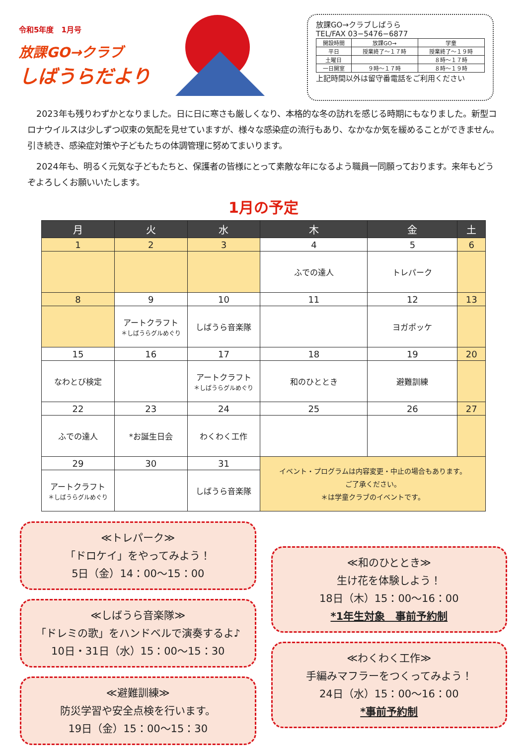令和5年度　1月号
放課GO→クラブ
しばうらだより
放課GO→クラブしばうら
TEL/FAX 03−5476−6877
| 開設時間 | 放課GO→ | 学童 |
| 平日 | 授業終了〜１７時 | 授業終了〜１９時 |
| 土曜日 | | ８時〜１７時 |
| 一日開室 | ９時〜１７時 | ８時〜１９時 |
上記時間以外は留守番電話をご利用ください
2023年も残りわずかとなりました。日に日に寒さも厳しくなり、本格的な冬の訪れを感じる時期にもなりました。新型コロナウイルスは少しずつ収束の気配を見せていますが、様々な感染症の流行もあり、なかなか気を緩めることができません。引き続き、感染症対策や子どもたちの体調管理に努めてまいります。
2024年も、明るく元気な子どもたちと、保護者の皆様にとって素敵な年になるよう職員一同願っております。来年もどうぞよろしくお願いいたします。
1月の予定
| 月 | 火 | 水 | 木 | 金 | 土 |
| --- | --- | --- | --- | --- | --- |
| 1 | 2 | 3 | 4 | 5 | 6 |
| | | | ふでの達人 | トレパーク | |
| 8 | 9 | 10 | 11 | 12 | 13 |
| | アートクラフト ＊しばうらグルめぐり | しばうら音楽隊 | | ヨガポッケ | |
| 15 | 16 | 17 | 18 | 19 | 20 |
| なわとび検定 | | アートクラフト ＊しばうらグルめぐり | 和のひととき | 避難訓練 | |
| 22 | 23 | 24 | 25 | 26 | 27 |
| ふでの達人 | *お誕生日会 | わくわく工作 | | | |
| 29 | 30 | 31 | イベント・プログラムは内容変更・中止の場合もあります。 ご了承ください。 ＊は学童クラブのイベントです。 | | |
| アートクラフト ＊しばうらグルめぐり | | しばうら音楽隊 | | | |
≪トレパーク≫
「ドロケイ」をやってみよう！
5日（金）14：00〜15：00
≪しばうら音楽隊≫
「ドレミの歌」をハンドベルで演奏するよ♪
10日・31日（水）15：00〜15：30
≪避難訓練≫
防災学習や安全点検を行います。
19日（金）15：00〜15：30
≪和のひととき≫
生け花を体験しよう！
18日（木）15：00〜16：00
*1年生対象　事前予約制
≪わくわく工作≫
手編みマフラーをつくってみよう！
24日（水）15：00〜16：00
*事前予約制